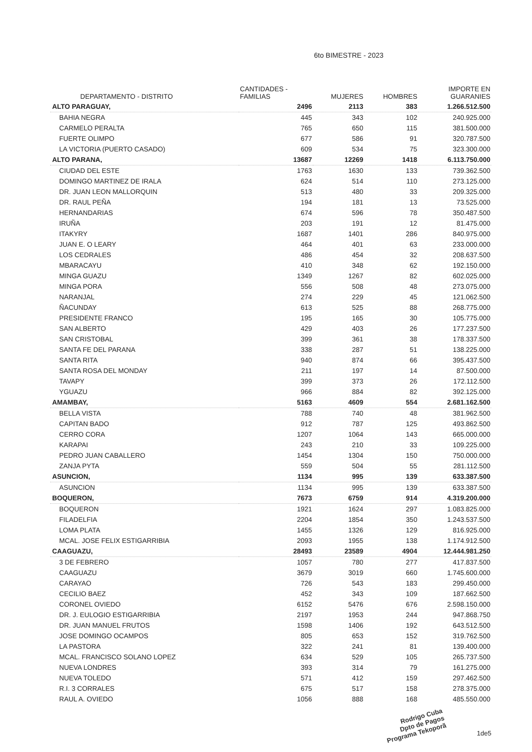6to BIMESTRE - 2023
| DEPARTAMENTO - DISTRITO | CANTIDADES - FAMILIAS | MUJERES | HOMBRES | IMPORTE EN GUARANIES |
| --- | --- | --- | --- | --- |
| ALTO PARAGUAY, | 2496 | 2113 | 383 | 1.266.512.500 |
| BAHIA NEGRA | 445 | 343 | 102 | 240.925.000 |
| CARMELO PERALTA | 765 | 650 | 115 | 381.500.000 |
| FUERTE OLIMPO | 677 | 586 | 91 | 320.787.500 |
| LA VICTORIA (PUERTO CASADO) | 609 | 534 | 75 | 323.300.000 |
| ALTO PARANA, | 13687 | 12269 | 1418 | 6.113.750.000 |
| CIUDAD DEL ESTE | 1763 | 1630 | 133 | 739.362.500 |
| DOMINGO MARTINEZ DE IRALA | 624 | 514 | 110 | 273.125.000 |
| DR. JUAN LEON MALLORQUIN | 513 | 480 | 33 | 209.325.000 |
| DR. RAUL PEÑA | 194 | 181 | 13 | 73.525.000 |
| HERNANDARIAS | 674 | 596 | 78 | 350.487.500 |
| IRUÑA | 203 | 191 | 12 | 81.475.000 |
| ITAKYRY | 1687 | 1401 | 286 | 840.975.000 |
| JUAN E. O LEARY | 464 | 401 | 63 | 233.000.000 |
| LOS CEDRALES | 486 | 454 | 32 | 208.637.500 |
| MBARACAYU | 410 | 348 | 62 | 192.150.000 |
| MINGA GUAZU | 1349 | 1267 | 82 | 602.025.000 |
| MINGA PORA | 556 | 508 | 48 | 273.075.000 |
| NARANJAL | 274 | 229 | 45 | 121.062.500 |
| ÑACUNDAY | 613 | 525 | 88 | 268.775.000 |
| PRESIDENTE FRANCO | 195 | 165 | 30 | 105.775.000 |
| SAN ALBERTO | 429 | 403 | 26 | 177.237.500 |
| SAN CRISTOBAL | 399 | 361 | 38 | 178.337.500 |
| SANTA FE DEL PARANA | 338 | 287 | 51 | 138.225.000 |
| SANTA RITA | 940 | 874 | 66 | 395.437.500 |
| SANTA ROSA DEL MONDAY | 211 | 197 | 14 | 87.500.000 |
| TAVAPY | 399 | 373 | 26 | 172.112.500 |
| YGUAZU | 966 | 884 | 82 | 392.125.000 |
| AMAMBAY, | 5163 | 4609 | 554 | 2.681.162.500 |
| BELLA VISTA | 788 | 740 | 48 | 381.962.500 |
| CAPITAN BADO | 912 | 787 | 125 | 493.862.500 |
| CERRO CORA | 1207 | 1064 | 143 | 665.000.000 |
| KARAPAI | 243 | 210 | 33 | 109.225.000 |
| PEDRO JUAN CABALLERO | 1454 | 1304 | 150 | 750.000.000 |
| ZANJA PYTA | 559 | 504 | 55 | 281.112.500 |
| ASUNCION, | 1134 | 995 | 139 | 633.387.500 |
| ASUNCION | 1134 | 995 | 139 | 633.387.500 |
| BOQUERON, | 7673 | 6759 | 914 | 4.319.200.000 |
| BOQUERON | 1921 | 1624 | 297 | 1.083.825.000 |
| FILADELFIA | 2204 | 1854 | 350 | 1.243.537.500 |
| LOMA PLATA | 1455 | 1326 | 129 | 816.925.000 |
| MCAL. JOSE FELIX ESTIGARRIBIA | 2093 | 1955 | 138 | 1.174.912.500 |
| CAAGUAZU, | 28493 | 23589 | 4904 | 12.444.981.250 |
| 3 DE FEBRERO | 1057 | 780 | 277 | 417.837.500 |
| CAAGUAZU | 3679 | 3019 | 660 | 1.745.600.000 |
| CARAYAO | 726 | 543 | 183 | 299.450.000 |
| CECILIO BAEZ | 452 | 343 | 109 | 187.662.500 |
| CORONEL OVIEDO | 6152 | 5476 | 676 | 2.598.150.000 |
| DR. J. EULOGIO ESTIGARRIBIA | 2197 | 1953 | 244 | 947.868.750 |
| DR. JUAN MANUEL FRUTOS | 1598 | 1406 | 192 | 643.512.500 |
| JOSE DOMINGO OCAMPOS | 805 | 653 | 152 | 319.762.500 |
| LA PASTORA | 322 | 241 | 81 | 139.400.000 |
| MCAL. FRANCISCO SOLANO LOPEZ | 634 | 529 | 105 | 265.737.500 |
| NUEVA LONDRES | 393 | 314 | 79 | 161.275.000 |
| NUEVA TOLEDO | 571 | 412 | 159 | 297.462.500 |
| R.I. 3 CORRALES | 675 | 517 | 158 | 278.375.000 |
| RAUL A. OVIEDO | 1056 | 888 | 168 | 485.550.000 |
Rodrigo Cuba
Dpto de Pagos
Programa Tekoporã 1de5